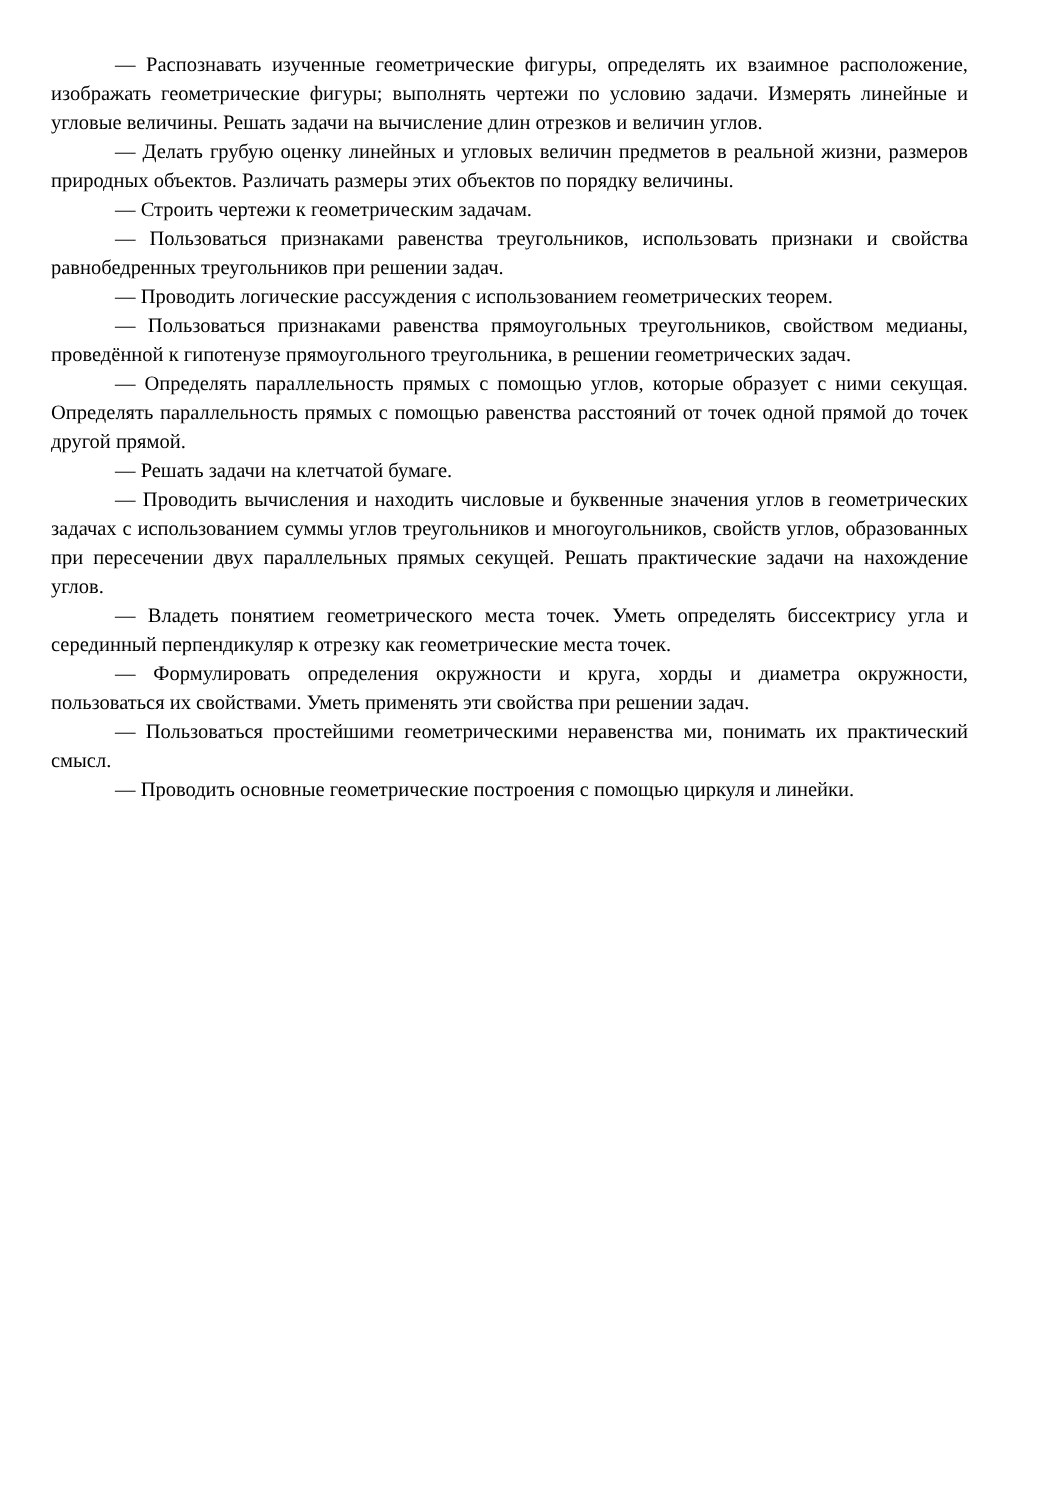— Распознавать изученные геометрические фигуры, определять их взаимное расположение, изображать геометрические фигуры; выполнять чертежи по условию задачи. Измерять линейные и угловые величины. Решать задачи на вычисление длин отрезков и величин углов.
— Делать грубую оценку линейных и угловых величин предметов в реальной жизни, размеров природных объектов. Различать размеры этих объектов по порядку величины.
— Строить чертежи к геометрическим задачам.
— Пользоваться признаками равенства треугольников, использовать признаки и свойства равнобедренных треугольников при решении задач.
— Проводить логические рассуждения с использованием геометрических теорем.
— Пользоваться признаками равенства прямоугольных треугольников, свойством медианы, проведённой к гипотенузе прямоугольного треугольника, в решении геометрических задач.
— Определять параллельность прямых с помощью углов, которые образует с ними секущая. Определять параллельность прямых с помощью равенства расстояний от точек одной прямой до точек другой прямой.
— Решать задачи на клетчатой бумаге.
— Проводить вычисления и находить числовые и буквенные значения углов в геометрических задачах с использованием суммы углов треугольников и многоугольников, свойств углов, образованных при пересечении двух параллельных прямых секущей. Решать практические задачи на нахождение углов.
— Владеть понятием геометрического места точек. Уметь определять биссектрису угла и серединный перпендикуляр к отрезку как геометрические места точек.
— Формулировать определения окружности и круга, хорды и диаметра окружности, пользоваться их свойствами. Уметь применять эти свойства при решении задач.
— Пользоваться простейшими геометрическими неравенства ми, понимать их практический смысл.
— Проводить основные геометрические построения с помощью циркуля и линейки.